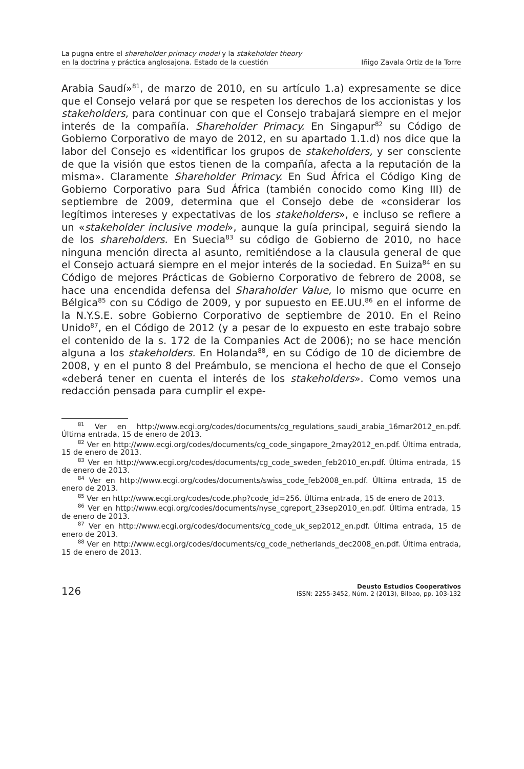La pugna entre el shareholder primacy model y la stakeholder theory
en la doctrina y práctica anglosajona. Estado de la cuestión
Iñigo Zavala Ortiz de la Torre
Arabia Saudí»<sup>81</sup>, de marzo de 2010, en su artículo 1.a) expresamente se dice que el Consejo velará por que se respeten los derechos de los accionistas y los stakeholders, para continuar con que el Consejo trabajará siempre en el mejor interés de la compañía. Shareholder Primacy. En Singapur<sup>82</sup> su Código de Gobierno Corporativo de mayo de 2012, en su apartado 1.1.d) nos dice que la labor del Consejo es «identificar los grupos de stakeholders, y ser consciente de que la visión que estos tienen de la compañía, afecta a la reputación de la misma». Claramente Shareholder Primacy. En Sud África el Código King de Gobierno Corporativo para Sud África (también conocido como King III) de septiembre de 2009, determina que el Consejo debe de «considerar los legítimos intereses y expectativas de los stakeholders», e incluso se refiere a un «stakeholder inclusive model», aunque la guía principal, seguirá siendo la de los shareholders. En Suecia<sup>83</sup> su código de Gobierno de 2010, no hace ninguna mención directa al asunto, remitiéndose a la clausula general de que el Consejo actuará siempre en el mejor interés de la sociedad. En Suiza<sup>84</sup> en su Código de mejores Prácticas de Gobierno Corporativo de febrero de 2008, se hace una encendida defensa del Sharaholder Value, lo mismo que ocurre en Bélgica<sup>85</sup> con su Código de 2009, y por supuesto en EE.UU.<sup>86</sup> en el informe de la N.Y.S.E. sobre Gobierno Corporativo de septiembre de 2010. En el Reino Unido<sup>87</sup>, en el Código de 2012 (y a pesar de lo expuesto en este trabajo sobre el contenido de la s. 172 de la Companies Act de 2006); no se hace mención alguna a los stakeholders. En Holanda<sup>88</sup>, en su Código de 10 de diciembre de 2008, y en el punto 8 del Preámbulo, se menciona el hecho de que el Consejo «deberá tener en cuenta el interés de los stakeholders». Como vemos una redacción pensada para cumplir el expe-
<sup>81</sup> Ver en http://www.ecgi.org/codes/documents/cg_regulations_saudi_arabia_16mar2012_en.pdf. Última entrada, 15 de enero de 2013.
<sup>82</sup> Ver en http://www.ecgi.org/codes/documents/cg_code_singapore_2may2012_en.pdf. Última entrada, 15 de enero de 2013.
<sup>83</sup> Ver en http://www.ecgi.org/codes/documents/cg_code_sweden_feb2010_en.pdf. Última entrada, 15 de enero de 2013.
<sup>84</sup> Ver en http://www.ecgi.org/codes/documents/swiss_code_feb2008_en.pdf. Última entrada, 15 de enero de 2013.
<sup>85</sup> Ver en http://www.ecgi.org/codes/code.php?code_id=256. Última entrada, 15 de enero de 2013.
<sup>86</sup> Ver en http://www.ecgi.org/codes/documents/nyse_cgreport_23sep2010_en.pdf. Última entrada, 15 de enero de 2013.
<sup>87</sup> Ver en http://www.ecgi.org/codes/documents/cg_code_uk_sep2012_en.pdf. Última entrada, 15 de enero de 2013.
<sup>88</sup> Ver en http://www.ecgi.org/codes/documents/cg_code_netherlands_dec2008_en.pdf. Última entrada, 15 de enero de 2013.
126
Deusto Estudios Cooperativos
ISSN: 2255-3452, Núm. 2 (2013), Bilbao, pp. 103-132